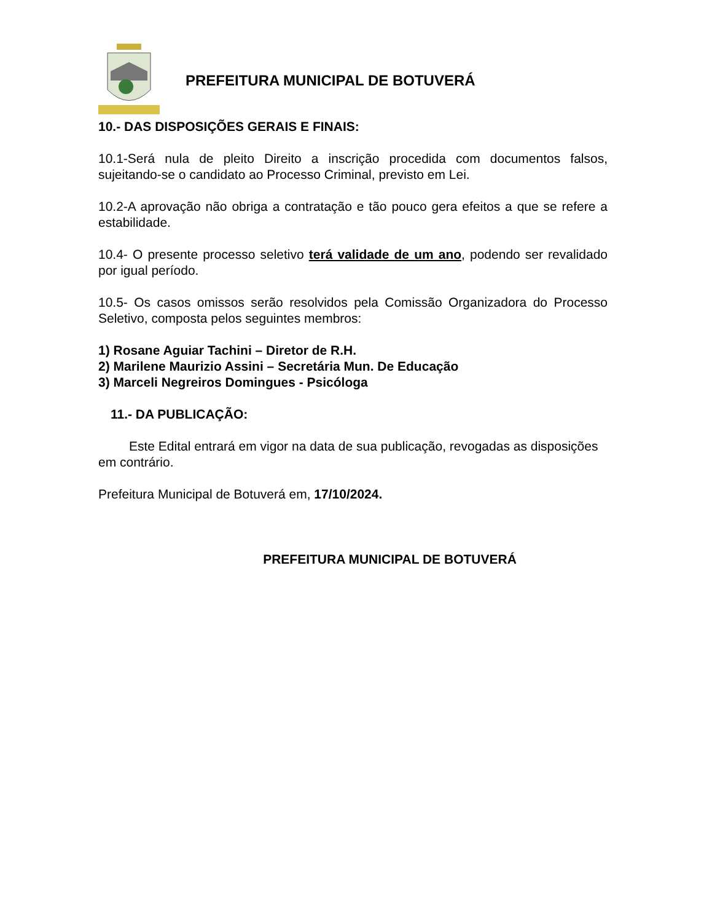PREFEITURA MUNICIPAL DE BOTUVERÁ
10.- DAS DISPOSIÇÕES GERAIS E FINAIS:
10.1-Será nula de pleito Direito a inscrição procedida com documentos falsos, sujeitando-se o candidato ao Processo Criminal, previsto em Lei.
10.2-A aprovação não obriga a contratação e tão pouco gera efeitos a que se refere a estabilidade.
10.4- O presente processo seletivo terá validade de um ano, podendo ser revalidado por igual período.
10.5- Os casos omissos serão resolvidos pela Comissão Organizadora do Processo Seletivo, composta pelos seguintes membros:
1) Rosane Aguiar Tachini – Diretor de R.H.
2) Marilene Maurizio Assini – Secretária Mun. De Educação
3) Marceli Negreiros Domingues - Psicóloga
11.- DA PUBLICAÇÃO:
Este Edital entrará em vigor na data de sua publicação, revogadas as disposições em contrário.
Prefeitura Municipal de Botuverá em, 17/10/2024.
PREFEITURA MUNICIPAL DE BOTUVERÁ